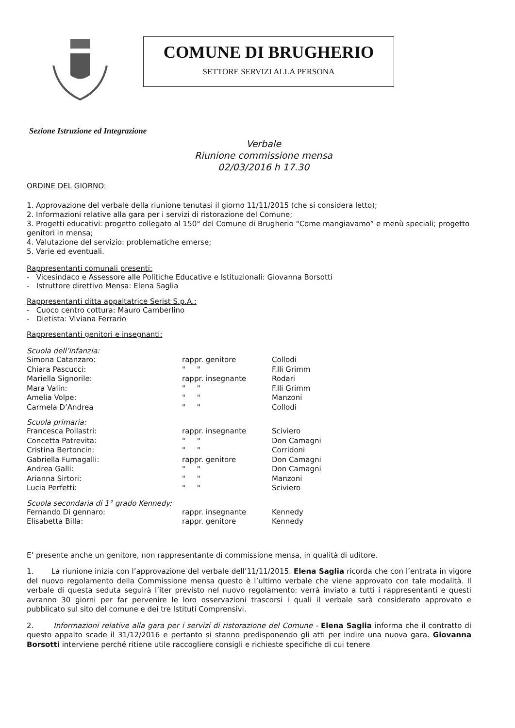COMUNE DI BRUGHERIO
SETTORE SERVIZI ALLA PERSONA
Sezione Istruzione ed Integrazione
Verbale
Riunione commissione mensa
02/03/2016 h 17.30
ORDINE DEL GIORNO:
1. Approvazione del verbale della riunione tenutasi il giorno 11/11/2015 (che si considera letto);
2. Informazioni relative alla gara per i servizi di ristorazione del Comune;
3. Progetti educativi: progetto collegato al 150° del Comune di Brugherio “Come mangiavamo” e menù speciali; progetto genitori in mensa;
4. Valutazione del servizio: problematiche emerse;
5. Varie ed eventuali.
Rappresentanti comunali presenti:
- Vicesindaco e Assessore alle Politiche Educative e Istituzionali: Giovanna Borsotti
- Istruttore direttivo Mensa: Elena Saglia
Rappresentanti ditta appaltatrice Serist S.p.A.:
- Cuoco centro cottura: Mauro Camberlino
- Dietista: Viviana Ferrario
Rappresentanti genitori e insegnanti:
Scuola dell’infanzia:
| Simona Catanzaro: | rappr. genitore | Collodi |
| Chiara Pascucci: | " " | F.lli Grimm |
| Mariella Signorile: | rappr. insegnante | Rodari |
| Mara Valin: | " " | F.lli Grimm |
| Amelia Volpe: | " " | Manzoni |
| Carmela D’Andrea | " " | Collodi |
Scuola primaria:
| Francesca Pollastri: | rappr. insegnante | Sciviero |
| Concetta Patrevita: | " " | Don Camagni |
| Cristina Bertoncin: | " " | Corridoni |
| Gabriella Fumagalli: | rappr. genitore | Don Camagni |
| Andrea Galli: | " " | Don Camagni |
| Arianna Sirtori: | " " | Manzoni |
| Lucia Perfetti: | " " | Sciviero |
Scuola secondaria di 1° grado Kennedy:
| Fernando Di gennaro: | rappr. insegnante | Kennedy |
| Elisabetta Billa: | rappr. genitore | Kennedy |
E’ presente anche un genitore, non rappresentante di commissione mensa, in qualità di uditore.
1. La riunione inizia con l’approvazione del verbale dell’11/11/2015. Elena Saglia ricorda che con l’entrata in vigore del nuovo regolamento della Commissione mensa questo è l’ultimo verbale che viene approvato con tale modalità. Il verbale di questa seduta seguirà l’iter previsto nel nuovo regolamento: verrà inviato a tutti i rappresentanti e questi avranno 30 giorni per far pervenire le loro osservazioni trascorsi i quali il verbale sarà considerato approvato e pubblicato sul sito del comune e dei tre Istituti Comprensivi.
2. Informazioni relative alla gara per i servizi di ristorazione del Comune - Elena Saglia informa che il contratto di questo appalto scade il 31/12/2016 e pertanto si stanno predisponendo gli atti per indire una nuova gara. Giovanna Borsotti interviene perché ritiene utile raccogliere consigli e richieste specifiche di cui tenere